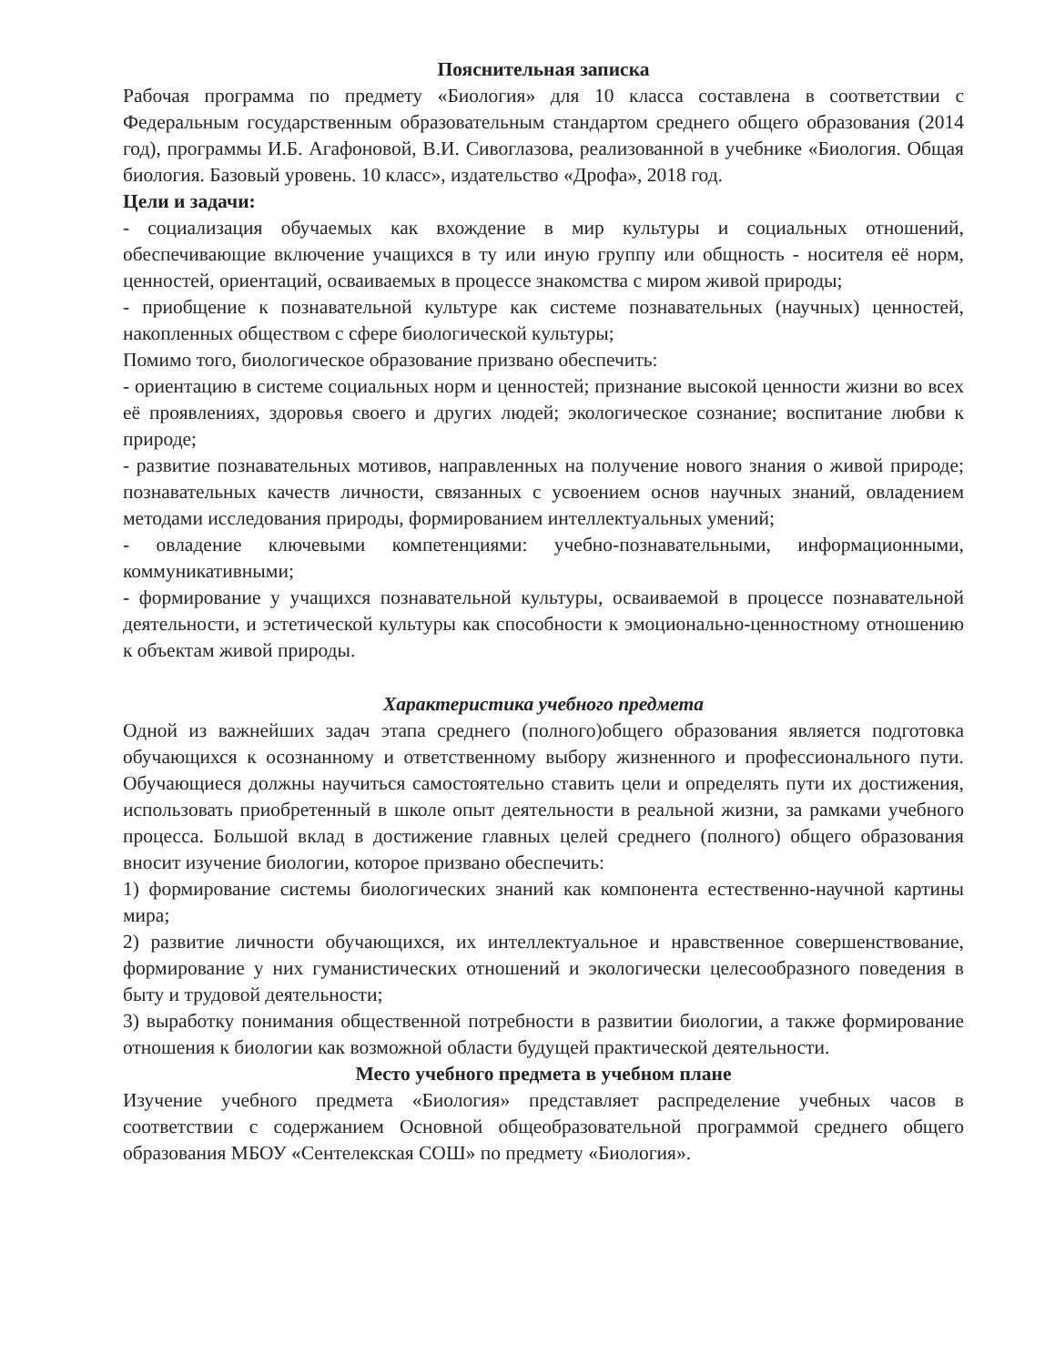Пояснительная записка
Рабочая программа по предмету «Биология» для 10 класса составлена в соответствии с Федеральным государственным образовательным стандартом среднего общего образования (2014 год), программы И.Б. Агафоновой, В.И. Сивоглазова, реализованной в учебнике «Биология. Общая биология. Базовый уровень. 10 класс», издательство «Дрофа», 2018 год.
Цели и задачи:
- социализация обучаемых как вхождение в мир культуры и социальных отношений, обеспечивающие включение учащихся в ту или иную группу или общность - носителя её норм, ценностей, ориентаций, осваиваемых в процессе знакомства с миром живой природы;
- приобщение к познавательной культуре как системе познавательных (научных) ценностей, накопленных обществом с сфере биологической культуры;
Помимо того, биологическое образование призвано обеспечить:
- ориентацию в системе социальных норм и ценностей; признание высокой ценности жизни во всех её проявлениях, здоровья своего и других людей; экологическое сознание; воспитание любви к природе;
- развитие познавательных мотивов, направленных на получение нового знания о живой природе; познавательных качеств личности, связанных с усвоением основ научных знаний, овладением методами исследования природы, формированием интеллектуальных умений;
- овладение ключевыми компетенциями: учебно-познавательными, информационными, коммуникативными;
- формирование у учащихся познавательной культуры, осваиваемой в процессе познавательной деятельности, и эстетической культуры как способности к эмоционально-ценностному отношению к объектам живой природы.
Характеристика учебного предмета
Одной из важнейших задач этапа среднего (полного)общего образования является подготовка обучающихся к осознанному и ответственному выбору жизненного и профессионального пути. Обучающиеся должны научиться самостоятельно ставить цели и определять пути их достижения, использовать приобретенный в школе опыт деятельности в реальной жизни, за рамками учебного процесса. Большой вклад в достижение главных целей среднего (полного) общего образования вносит изучение биологии, которое призвано обеспечить:
1) формирование системы биологических знаний как компонента естественно-научной картины мира;
2) развитие личности обучающихся, их интеллектуальное и нравственное совершенствование, формирование у них гуманистических отношений и экологически целесообразного поведения в быту и трудовой деятельности;
3) выработку понимания общественной потребности в развитии биологии, а также формирование отношения к биологии как возможной области будущей практической деятельности.
Место учебного предмета в учебном плане
Изучение учебного предмета «Биология» представляет распределение учебных часов в соответствии с содержанием Основной общеобразовательной программой среднего общего образования МБОУ «Сентелекская СОШ» по предмету «Биология».